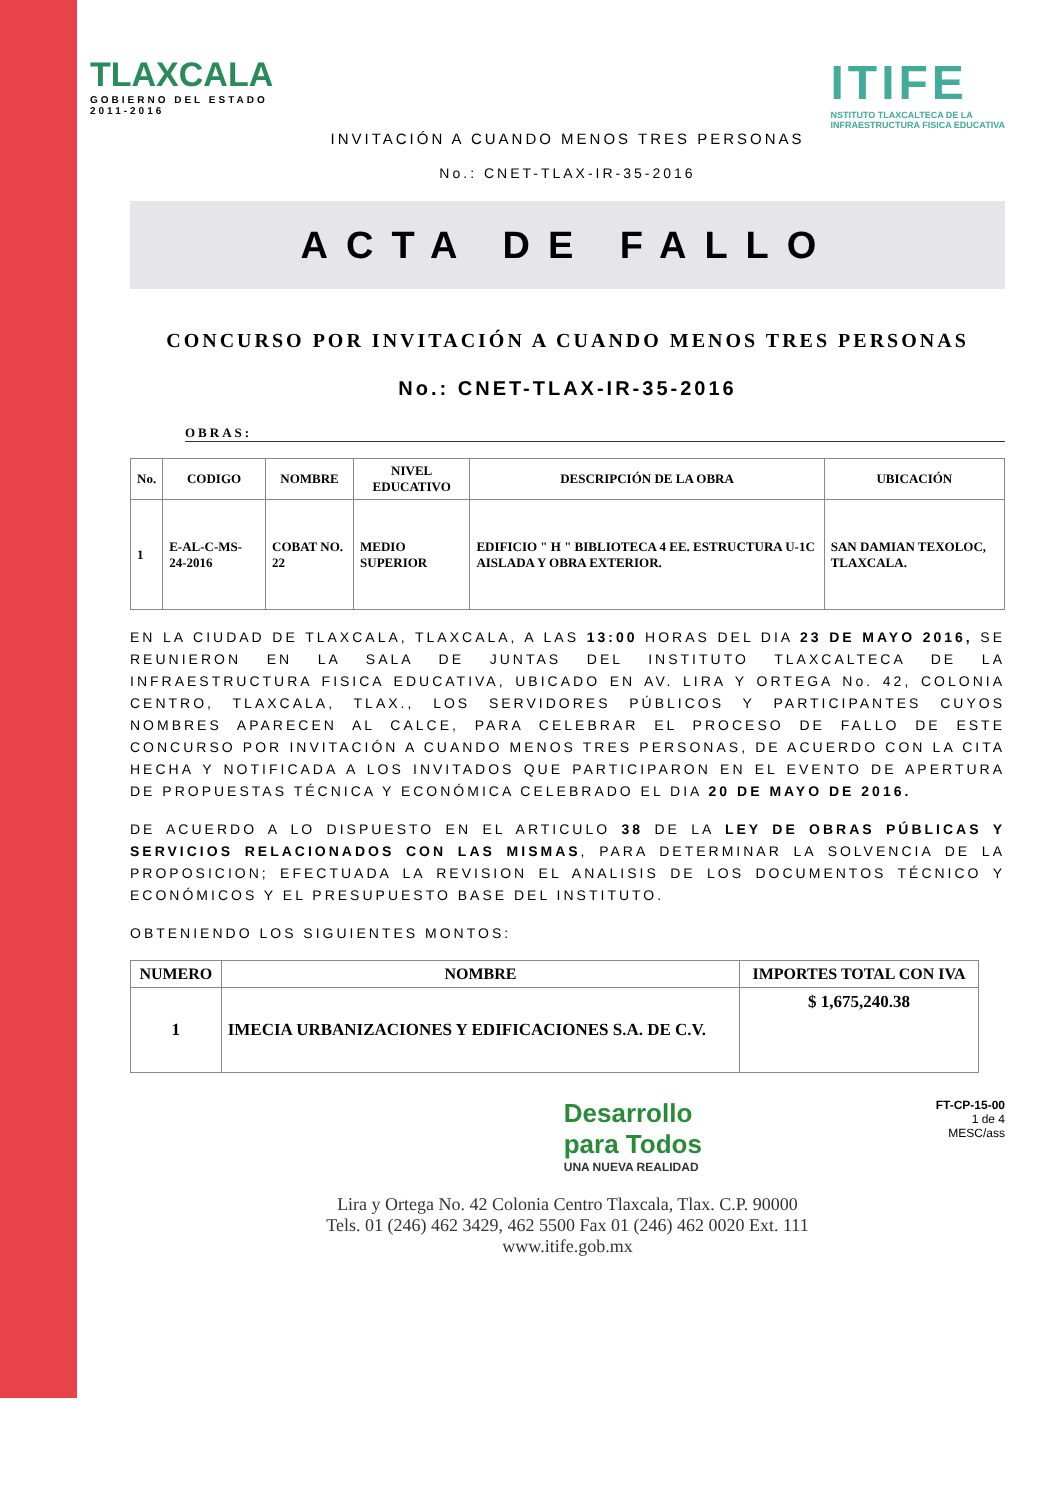TLAXCALA
GOBIERNO DEL ESTADO
2011-2016
ITIFE
NSTITUTO TLAXCALTECA DE LA
INFRAESTRUCTURA FISICA EDUCATIVA
INVITACIÓN A CUANDO MENOS TRES PERSONAS
No.: CNET-TLAX-IR-35-2016
ACTA DE FALLO
CONCURSO POR INVITACIÓN A CUANDO MENOS TRES PERSONAS
No.: CNET-TLAX-IR-35-2016
OBRAS:
| No. | CODIGO | NOMBRE | NIVEL EDUCATIVO | DESCRIPCIÓN DE LA OBRA | UBICACIÓN |
| --- | --- | --- | --- | --- | --- |
| 1 | E-AL-C-MS-24-2016 | COBAT NO. 22 | MEDIO SUPERIOR | EDIFICIO " H " BIBLIOTECA 4 EE. ESTRUCTURA U-1C AISLADA Y OBRA EXTERIOR. | SAN DAMIAN TEXOLOC, TLAXCALA. |
EN LA CIUDAD DE TLAXCALA, TLAXCALA, A LAS 13:00 HORAS DEL DIA 23 DE MAYO 2016, SE REUNIERON EN LA SALA DE JUNTAS DEL INSTITUTO TLAXCALTECA DE LA INFRAESTRUCTURA FISICA EDUCATIVA, UBICADO EN AV. LIRA Y ORTEGA No. 42, COLONIA CENTRO, TLAXCALA, TLAX., LOS SERVIDORES PÚBLICOS Y PARTICIPANTES CUYOS NOMBRES APARECEN AL CALCE, PARA CELEBRAR EL PROCESO DE FALLO DE ESTE CONCURSO POR INVITACIÓN A CUANDO MENOS TRES PERSONAS, DE ACUERDO CON LA CITA HECHA Y NOTIFICADA A LOS INVITADOS QUE PARTICIPARON EN EL EVENTO DE APERTURA DE PROPUESTAS TÉCNICA Y ECONÓMICA CELEBRADO EL DIA 20 DE MAYO DE 2016.
DE ACUERDO A LO DISPUESTO EN EL ARTICULO 38 DE LA LEY DE OBRAS PÚBLICAS Y SERVICIOS RELACIONADOS CON LAS MISMAS, PARA DETERMINAR LA SOLVENCIA DE LA PROPOSICION; EFECTUADA LA REVISION EL ANALISIS DE LOS DOCUMENTOS TÉCNICO Y ECONÓMICOS Y EL PRESUPUESTO BASE DEL INSTITUTO.
OBTENIENDO LOS SIGUIENTES MONTOS:
| NUMERO | NOMBRE | IMPORTES TOTAL CON IVA |
| --- | --- | --- |
| 1 | IMECIA URBANIZACIONES Y EDIFICACIONES S.A. DE C.V. | $ 1,675,240.38 |
Desarrollo
para Todos
UNA NUEVA REALIDAD
FT-CP-15-00
1 de 4
MESC/ass
Lira y Ortega No. 42 Colonia Centro Tlaxcala, Tlax. C.P. 90000
Tels. 01 (246) 462 3429, 462 5500 Fax 01 (246) 462 0020 Ext. 111
www.itife.gob.mx